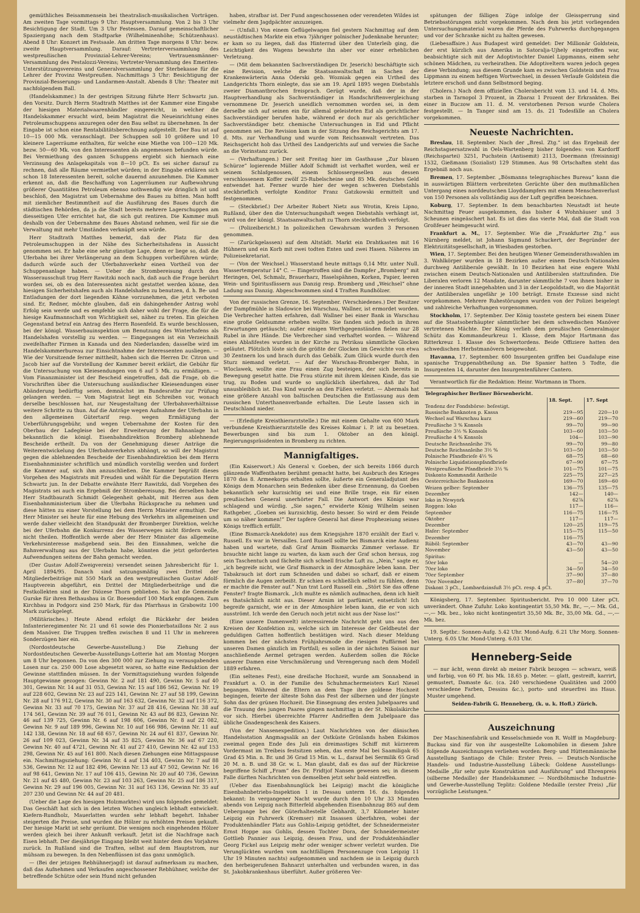gemüthliches Beisammensein bei theatralisch-musikalischen Vorträgen. Am zweiten Tage vormittags 9 Uhr: Hauptversammlung. Von 2 bis 3 Uhr Besichtigung der Stadt. Um 3 Uhr Festessen. Darauf gemeinschaftlicher Spaziergang nach dem Stadtparke (Wilhelminenhöhe; Schützenhaus). Abend 8 Uhr: Konzert im Festsaale. Am dritten Tage morgens 8 Uhr: bezw. zweite Hauptversammlung. Darauf: Vertreterversammlung des westpreußischen Provinzial-Lehrer-Vereins; Vertrauensmänner-Versammlung des Pestalozzi-Vereins; Vertreter-Versammlung des Emeriten-Unterstützungsvereins und Generalversammlung der Sterbekasse für die Lehrer der Provinz Westpreußen. Nachmittags 3 Uhr: Besichtigung der Provinzial-Besserungs- und Landarmen-Anstalt. Abends 8 Uhr: Theater mit nachfolgendem Ball.
(Handelskammer.) In der gestrigen Sitzung führte Herr Schwartz jun. den Vorsitz. Durch Herrn Stadtrath Matthes ist der Kammer eine Eingabe der hiesigen Materialwaarenhändler eingereicht, in welcher die Handelskammer ersucht wird, beim Magistrat die Neueinrichtung eines Petroleumschuppens anzuregen oder den Bau selbst zu übernehmen. In der Eingabe ist schon eine Rentabilitätsberechnung aufgestellt. Der Bau ist auf 10—15 000 Mk. veranschlagt. Der Schuppen soll 10 größere und 10 kleinere Lagerräume enthalten, für welche eine Miethe von 100—120 Mk. bezw. 50—60 Mk. von den Interessenten als angemessen befunden würde. Bei Vermiethung des ganzen Schuppens ergiebt sich hiernach eine Verzinsung des Anlagekapitals von 8—10 pCt. Es sei sicher darauf zu rechnen, daß alle Räume vermiethet würden; in der Eingabe erklären sich schon 18 Interessenten bereit, solche dauernd anzunehmen. Die Kammer erkennt an, daß die Beschaffung von Lagerräumen zur Aufbewahrung größerer Quantitäten Petroleum ebenso nothwendig wie dringlich ist und beschloß, den Magistrat um Uebernahme des Baues zu bitten. Man hofft mit ziemlicher Bestimmtheit auf die Ausführung des Baues durch die städtischen Behörden, da ja die Stadt bereits mehrere Lagerschuppen am diesseitigen Ufer errichtet hat, die sich gut rentiren. Die Kammer muß deshalb von der Uebernahme des Baues Abstand nehmen, weil für sie die Verwaltung mit mehr Umständen verknüpft sein würde.
Herr Stadtrath Matthes bemerkt, daß der Platz für den Petroleumschuppen in der Nähe des Sicherheitshafens in Aussicht genommen sei. Er habe eine sehr günstige Lage, denn er liege so, daß die Uferbahn bei ihrer Verlängerung an dem Schuppen vorbeiführen würde; dadurch würde auch der Uferbahnverkehr einen Vortheil von der Schuppenanlage haben. — Ueber die Strombereisung durch den Wasserausschuß trug Herr Rawitzki noch nach, daß auch die Frage berührt worden sei, ob es den Interessenten nicht gestattet werden könne, den hiesigen Sicherheitshafen auch als Handelshafen zu benutzen, d. h. Be- und Entladungen der dort liegenden Kähne vorzunehmen, die jetzt verboten sind. Er, Redner, möchte glauben, daß ein dahingehender Antrag wohl Erfolg sein werde und es empfehle sich daher wohl der Frage, die für die hiesige Kaufmannschaft von Wichtigkeit sei, näher zu treten. Ein gleichen Gegenstand betraf ein Antrag des Herrn Rosenfeld. Es wurde beschlossen, bei der königl. Wasserbauinspektion um Benutzung des Winterhafens als Handelshafen vorstellig zu werden. — Eingegangen ist ein Verzeichniß zweifelhafter Firmen in Kanada und den Niederlanden; dasselbe wird im Handelskammerbureau zur Einsichtnahme der Interessenten ausliegen. — Wie der Vorsitzende ferner mittheilt, haben sich die Herren Dr. Citron und Jacob hier auf die Vorstellung der Kammer bereit erklärt, die Gebühr für die Untersuchung von Kleiesendungen von 6 auf 5 Mk. zu ermäßigen. — Vom Finanzminister ist der Bescheid eingetroffen, daß die Frage, ob die Vorschriften über die Untersuchung ausländischer Kleiesendungen einer Abänderung bedürftig seien, demnächst im Bundesrathe zur Prüfung gelangen werden. — Vom Magistrat liegt ein Schreiben vor, wonach derselbe beschlossen hat, zur Neugestaltung der Uferbahnverhältnisse weitere Schritte zu thun. Auf die Anträge wegen Aufnahme der Uferbahn in den allgemeinen Gütertarif resp. wegen Ermäßigung der Ueberführungsgebühr, und wegen Uebernahme der Kosten für den Oberbau der Ladegleise bei der Erweiterung der Bahnanlage hat bekanntlich die königl. Eisenbahndirektion Bromberg ablehnende Bescheide ertheilt. Da von der Genehmigung dieser Anträge die Weiterentwickelung des Uferbahnverkehrs abhängt, so will der Magistrat gegen die ablehnenden Bescheide der Eisenbahndirektion bei dem Herrn Eisenbahnminister schriftlich und mündlich vorstellig werden und fordert die Kammer auf, sich ihm anzuschließen. Die Kammer begrüßt dieses Vorgehen des Magistrats mit Freuden und wählt für die Deputation Herrn Schwartz jun. In der Debatte erwähnte Herr Rawitzki, daß Vorgehen des Magistrats sei auch ein Ergebniß der Strombereisung. Bei derselben habe Herr Stadtbaurath Schmidt Gelegenheit gehabt, mit Herren aus dem Eisenbahnministerium über die Uferbahn Rücksprache zu nehmen und diese hätten zu einer Vorstellung bei dem Herrn Minister ermuthigt. Der Herr Minister sei heute für eine Hebung des Verkehrs im allgemeinen und werde daher vielleicht den Standpunkt der Bromberger Direktion, welche bei der Uferbahn die Konkurrenz des Wasserweges nicht fördern wolle, nicht theilen. Hoffentlich werde aber der Herr Minister das allgemeine Verkehrsinteresse maßgebend sein. Bei den Einnahmen, welche die Bahnverwaltung aus der Uferbahn habe, könnten die jetzt geforderten Aufwendungen seitens der Bahn gemacht werden.
(Der Gustav Adolf-Zweigverein) versendet seinen Jahresbericht für 1. April 1894/95. Danach sind satzungsmäßig zwei Drittel der Mitgliederbeiträge mit 550 Mark an den westpreußischen Gustav Adolf-Hauptverein abgeführt, ein Drittel der Mitgliederbeiträge und die Festkollekten sind in der Diözese Thorn geblieben. So hat die Gemeinde Gurske für ihren Bethausbau in Gr. Boesendorf 100 Mark empfangen. Zum Kirchbau in Podgorz sind 250 Mark, für das Pfarrhaus in Grabowitz 100 Mark zurückgelegt.
(Militärisches.) Heute Abend erfolgt die Rückkehr der beiden Infanterieregimenter Nr. 21 und 61 sowie des Pionierbataillons Nr. 2 aus dem Manöver. Die Truppen treffen zwischen 8 und 11 Uhr in mehreren Sonderzügen hier ein.
(Nordostdeutsche Gewerbe-Ausstellung.) Die Ziehung der Nordostdeutschen Gewerbe-Ausstellungs-Lotterie hat am Montag Morgen um 8 Uhr begonnen. Da von den 300 000 zur Ziehung zu verausgabenden Losen nur ca. 250 000 Lose abgesetzt waren, so hatte eine Reduktion der Gewinne stattfinden müssen. In der Vormittagsziehung wurden folgende Hauptgewinne gezogen: Gewinn Nr. 2 auf 181 490, Gewinn Nr. 5 auf 40 301, Gewinn Nr. 14 auf 31 053, Gewinn Nr. 15 auf 186 562, Gewinn Nr. 19 auf 228 602, Gewinn Nr. 23 auf 225 141, Gewinn Nr. 27 auf 58 199, Gewinn Nr. 28 auf 176 912, Gewinn Nr. 30 auf 163 632, Gewinn Nr. 32 auf 116 372, Gewinn Nr. 33 auf 70 175, Gewinn Nr. 37 auf 28 416, Gewinn Nr. 38 auf 174 561, Gewinn Nr. 39 auf 76 011, Gewinn Nr. 43 auf 86 823, Gewinn Nr. 46 auf 139 725, Gewinn Nr. 6 auf 198 606, Gewinn Nr. 8 auf 22 082, Gewinn Nr. 9 auf 189 996, Gewinn Nr. 10 auf 166 986, Gewinn Nr. 11 auf 142 138, Gewinn Nr. 18 auf 68 657, Gewinn Nr. 24 auf 61 837, Gewinn Nr. 26 auf 109 023, Gewinn Nr. 34 auf 35 825, Gewinn Nr. 36 auf 67 220, Gewinn Nr. 40 auf 4721, Gewinn Nr. 41 auf 27 410, Gewinn Nr. 42 auf 153 298, Gewinn Nr. 45 auf 161 800. Nach diesen Ziehungen eine Mittagspause ein. Nachmittagsziehung: Gewinn Nr. 4 auf 134 403, Gewinn Nr. 7 auf 88 536, Gewinn Nr. 12 auf 182 496, Gewinn Nr. 13 auf 47 502, Gewinn Nr. 16 auf 98 641, Gewinn Nr. 17 auf 106 415, Gewinn Nr. 20 auf 40 736, Gewinn Nr. 21 auf 45 480, Gewinn Nr. 23 auf 103 263, Gewinn Nr. 25 auf 186 317, Gewinn Nr. 29 auf 196 005, Gewinn Nr. 31 auf 163 136, Gewinn Nr. 35 auf 207 230 und Gewinn Nr. 44 auf 20 481.
(Ueber die Lage des hiesigen Holzmarktes) wird uns folgendes gemeldet: Das Geschäft hat sich in den letzten Wochen ungleich lebhaft entwickelt. Kiefern-Rundholz, Mauerlatten wurden sehr lebhaft begehrt. Inhaber steigerten die Preise, und wurden die Hölzer zu erhöhten Preisen gekauft. Der hiesige Markt ist sehr geräumt. Die wenigen noch eingehenden Hölzer werden gleich bei ihrer Ankunft verkauft. Jetzt ist die Nachfrage nach Eisen lebhaft. Der diesjährige Eingang bleibt weit hinter dem des Vorjahres zurück. In Rußland sind die Traften, selbst auf dem Hauptstrom, nur mühsam zu bewegen. In den Nebenflüssen ist das ganz unmöglich.
— (Bei der jetzigen Rebhühnerjagd) ist darauf aufmerksam zu machen, daß das Aufnehmen und Verkaufen angeschossener Rebhühner, welche der betreffende Schütze oder sein Hund nicht gefunden
haben, strafbar ist. Der Fund angeschossenen oder verendeten Wildes ist vielmehr dem Jagdpächter anzuzeigen.
— (Unfall.) Von einem Geflügelwagen fiel gestern Nachmittag auf dem neustädtischen Markte ein etwa 7jähriger polnischer Judenknabe herunter; er kam so zu liegen, daß das Hinterrad über den Unterleib ging, die Leichtigkeit des Wagens bewahrte ihn aber vor einer erheblichen Verletzung.
— (Mit dem bekannten Sachverständigen Dr. Jeserich) beschäftigte sich eine Revision, welche die Staatsanwaltschaft in Sachen der Krankenwärterin Anna Oderski geb. Wozniak gegen ein Urtheil des Landgerichts Thorn einlegte, das sie am 19. April 1895 wegen Diebstahls zweier Diamantbrochen freisprach. Gerügt wurde, daß der in der Hauptverhandlung als Sachverständiger in Handschriftenvergleichung vernommene Dr. Jeserich uneidlich vernommen worden sei, in dem derselbe sich auf seinen ein für allemal geleisteten Eid als gerichtlicher Sachverständiger berufen habe, während er doch nur als gerichtlicher Sachverständiger betr. chemische Untersuchungen in Eid und Pflicht genommen sei. Die Revision kam in der Sitzung des Reichsgerichts am 17. d. Mts. zur Verhandlung und wurde vom Reichsanwalt vertreten. Das Reichsgericht hob das Urtheil des Landgerichts auf und verwies die Sache an die Vorinstanz zurück.
— (Verhaftungen.) Der seit Freitag hier im Gasthause „Zur blauen Schürze“ logierende Müller Adolf Schmidt ist verhaftet worden, weil er seinem Schlafgenossen, einem Schlossergesellen aus dessen verschlossenem Koffer zwölf 25-Rubelscheine und 85 Mk. deutsches Geld entwendet hat. Ferner wurde hier der wegen schweren Diebstahls steckbrieflich verfolgte Konditor Franz Gatzkowski ermittelt und festgenommen.
— (Steckbrief.) Der Arbeiter Robert Nietz aus Wrotin, Kreis Lipno, Rußland, über den die Untersuchungshaft wegen Diebstahls verhängt ist, wird von der königl. Staatsanwaltschaft zu Thorn steckbrieflich verfolgt.
— (Polizeibericht.) In polizeilichen Gewahrsam wurden 3 Personen genommen.
— (Zurückgelassen) auf dem Altstädt. Markt ein Drahtkasten mit 16 Hühnern und ein Korb mit zwei todten Enten und zwei Hasen. Näheres im Polizeisekretariat.
— (Von der Weichsel.) Wasserstand heute mittags 0,14 Mtr. unter Null. Wassertemperatur 14° C. — Eingetroffen sind die Dampfer „Bromberg“ mit Heringen, Oel, Schmalz, Brauerharz, Haselspähnen, Korken, Papier, leeren Wein- und Spiritusfässern aus Danzig resp. Bromberg und „Weichsel“ ohne Ladung aus Danzig. Abgeschwommen sind 4 Traften Rundhölzer.
Von der russischen Grenze, 16. September. (Verschiedenes.) Der Besitzer der Dampfmühle in Sladowice bei Warschau, Wallner, ist ermordet worden. Die Verbrecher hatten erfahren, daß Wallner bei einer Bank in Warschau eine große Geldsumme erheben wollte. Sie fanden sich jedoch in ihren Erwartungen getäuscht; außer einigen Werthgegenständen fielen nur 28 Rubel in ihre Hände. Die Verbrecher sind verhaftet worden. — Während eines Ablaßfestes wurden in der Kirche zu Petrikau sämmtliche Glocken geläutet. Plötzlich löste sich die größte der Glocken im Gewichte von etwa 30 Zentnern los und brach durch das Gebälk. Zum Glück wurde durch den Sturz niemand verletzt. — Auf der Warschau-Bromberger Bahn, in Wloclawek, wollte eine Frau einen Zug besteigen, der sich bereits in Bewegung gesetzt hatte. Die Frau stürzte mit ihrem kleinen Kinde, das sie trug, zu Boden und wurde so unglücklich überfahren, daß ihr Tod unausbleiblich ist. Das Kind wurde an den Füßen verletzt. — Abermals hat eine größere Anzahl von baltischen Deutschen die Entlassung aus dem russischen Unterthanenverbande erhalten. Die Leute lassen sich in Deutschland nieder.
— (Erledigte Kreisthierarztstelle.) Die mit einem Gehalte von 600 Mark verbundene Kreisthierarztstelle des Kreises Kolmar i. P. ist zu besetzen. Bewerbungen sind bis zum 1. Oktober an den königl. Regierungspräsidenten in Bromberg zu richten.
Mannigfaltiges.
(Ein Kaiserwort.) Als General v. Goeben, der sich bereits 1866 durch glänzende Waffenthaten berühmt gemacht hatte, bei Ausbruch des Krieges 1870 das 8. Armeekorps erhalten sollte, äußerte ein Generaladjutant des Königs dem Monarchen sein Bedenken über diese Ernennung, da Goeben bekanntlich sehr kurzsichtig sei und eine Brille trage, ein für einen preußischen General unerhörter Fall. Die Antwort des Königs war schlagend und würdig. „Sie sagen,“ erwiderte König Wilhelm seinen Rathgeber, „Goeben sei kurzsichtig, desto besser. So wird er dem Feinde um so näher kommen!“ Der tapfere General hat diese Prophezeiung seines Königs trefflich erfüllt.
(Eine Bismarck-Anekdote) aus dem Kriegsjahre 1870 erzählt der Earl v. Russell. Es war in Versailles. Lord Russell sollte bei Bismarck eine Audienz haben und wartete, daß Graf Arnim Bismarcks Zimmer verlasse. Er brauchte nicht lange zu warten, da kam auch der Graf schon heraus, zog sein Taschentuch und fächelte sich schnell frische Luft zu. „Nein,“ sagte er, „ich begreife nicht, wie Graf Bismarck in der Atmosphäre leben kann. Der Tabakrauch ist dort zum Schneiden und dabei so scharf, daß er einem förmlich die Augen zerbeißt. Er schien es schließlich selbst zu fühlen, denn er machte die Fenster auf.“ Nun trat Lord Russell ein. „Stört Sie das offene Fenster? fragte Bismarck. „Ich mußte es nämlich aufmachen, denn ich hielt es thatsächlich nicht aus. Dieser Arnim ist parfümirt, entsetzlich! Ich begreife garnicht, wie er in der Atmosphäre leben kann, die er von sich ausströmt. Ich werde den Geruch noch jetzt nicht aus der Nase los!“
(Eine unsere Damenwelt) interessirende Nachricht geht uns aus den Kreisen der Konfektion zu, welche sich im Interesse der Geldbeutel der geduldigen Gatten hoffentlich bestätigen wird. Nach dieser Meldung kommen bei der nächsten Frühjahrsmode die riesigen Puffärmel bei unseren Damen gänzlich im Fortfall; es sollen in der nächsten Saison nur anschließende Aermel getragen werden. Außerdem sollen die Röcke unserer Damen eine Verschmälerung und Verengerung nach dem Modell 1889 erfahren.
(Ein seltenes Fest), eine dreifache Hochzeit, wurde am Sonnabend in Frankfurt a. O. in der Familie des Schuhmachermeisters Karl Niesel begangen. Während die Eltern an dem Tage ihre goldene Hochzeit begingen, feierte der älteste Sohn das Fest der silbernen und der jüngste Sohn das der grünen Hochzeit. Die Einsegnung des ersten Jubelpaares und die Trauung des jungen Paares gingen nachmittag in der St. Nikolaikirche vor sich. Hierbei überreichte Pfarrer Andrieffen dem Jubelpaare das übliche Gnadengeschenk des Kaisers.
(Von der Nansenexpedition.) Laut Nachrichten von der dänischen Handelsstation Angmagsalik an der Ostküste Grönlands haben Eskimos zweimal gegen Ende des Juli ein dreimastiges Schiff mit kürzerem Vordermast im Treibeis festsitzen sehen, das erste Mal bei Saamiligak 65 Grad 45 Min. n. Br. und 36 Grad 15 Min. w. L., darauf bei Sermilik 65 Grad 20 M. n. B. und 38 Gr. w. L. Man glaubt, daß es das auf der Rückreise begriffene Schiff „Fram“ des Dr. Fridtjof Nansen gewesen sei; in diesem Falle dürften Nachrichten von demselben jetzt sehr bald eintreffen.
(Ueber das Eisenbahnunglück bei Leipzig) macht die königliche Eisenbahnbetriebs-Inspektion 1 in Dessau unterm 16. ds. folgendes bekannt: In vergangener Nacht wurde durch den 10 Uhr 33 Minuten abends von Leipzig nach Bitterfeld abgehenden Eisenbahnzug 865 auf dem Uebergange bei der Güterhaltestelle Gebhardt, 3,7 Kilometer hinter Leipzig ein Fuhrwerk (Kremser) mit Insassen überfahren, wobei der Produktenhändler Platz aus Gohlis-Leipzig getödtet, der Schneidermeister Ernst Hoppe aus Gohlis, dessen Tochter Dora, der Schneidermeister Gottlieb Pannier aus Leipzig, dessen Frau, und der Produktenhändler Georg Fickel aus Leipzig mehr oder weniger schwer verletzt wurden. Die Verunglückten wurden vom nachtfälligen Personenzuge (von Leipzig 11 Uhr 19 Minuten nachts) aufgenommen und nachdem sie in Leipzig durch den herbeigerufenen Bahnarzt unterhalten und verbunden waren, in das St. Jakobkrankenhaus überführt. Außer größeren Ver-
spätungen der fälligen Züge infolge der Gleissperrung sind Betriebsstörungen nicht vorgekommen. Nach dem bis jetzt vorliegenden Untersuchungsmaterial waren die Pferde des Fuhrwerks durchgegangen und vor der Schranke nicht zu halten gewesen.
(Liebesaffaire.) Aus Budapest wird gemeldet: Der Millionär Goldstein, der erst kürzlich aus Amerika in Satoralja-Ujhely eingetroffen war, beabsichtigte sich mit der Adoptivtochter Daniel Lippmanns, einem sehr schönen Mädchen, zu verheirathen. Die Adoptiveltern waren jedoch gegen diese Verbindung; aus diesem Grunde kam es zwischen Goldstein und Frau Lippmann zu einem heftigen Wortwechsel, in dessen Verlaufe Goldstein die letztere erschoß und dann Selbstmord beging.
(Cholera.) Nach dem offiziellen Cholerabericht vom 13. und 14. d. Mts. starben in Tarnopol 3 Prozent, in Zbaraz 1 Prozent der Erkrankten. Bei einer in Buczow am 11. d. M. verstorbenen Person wurde Cholera festgestellt. — In Tanger sind am 15. ds. 21 Todesfälle an Cholera vorgekommen.
Neueste Nachrichten.
Breslau, 18. September. Nach der „Bresl. Ztg.“ ist das Ergebniß der Reichstagsersatzwahl in Oels-Wartenberg bisher folgendes: von Kardorff (Reichspartei) 3251, Puchstein (Antisemit) 2113, Doermann (freisinnig) 1532, Gießmann (Sozialist) 129 Stimmen. Aus 98 Ortschaften steht das Ergebniß noch aus.
Bremen, 17. September. „Bösmanns telegraphisches Bureau“ kann die in auswärtigen Blättern verbreiteten Gerüchte über den muthmaßlichen Untergang eines norddeutschen Lloyddampfers mit einem Menschenverlust von 150 Personen als vollständig aus der Luft gegriffen bezeichnen.
Koburg, 17. September. In dem benachbarten Neustadt ist heute Nachmittag Feuer ausgekommen, das bisher 4 Wohnhäuser und 3 Scheunen eingeäschert hat. Es ist dies das vierte Mal, daß die Stadt von Großfeuer heimgesucht wird.
Frankfurt a. M., 17. September. Wie die „Frankfurter Ztg.“ aus Nürnberg meldet, ist Johann Sigmund Schuckert, der Begründer der Elektrizitätsgesellschaft, in Wiesbaden gestorben.
Wien, 17. September. Bei den heutigen Wiener Gemeinderathswahlen im 3. Wahlkörper wurden in 18 Bezirken außer einem Deutsch-Nationalen durchweg Antiliberale gewählt. In 10 Bezirken hat eine engere Wahl zwischen einem Deutsch-Nationalen und Antiliberalen stattzufinden. Die Liberalen verloren 12 Mandate, darunter sämmtliche 7 von ihnen bisher in der inneren Stadt innegehabten und 3 in der Leopoldstadt, wo die Majorität der Antiliberalen ungefähr je 100 beträgt. Ernste Exzesse sind nicht vorgekommen. Mehrere Ruhestörungen wurden von der Polizei beigelegt und zahlreiche Verhaftungen vorgenommen.
Stockholm, 17. September. Der König toastete gestern bei einem Diner auf die Staatsoberhäupter sämmtlicher bei dem schwedischen Manöver vertretenen Mächte. Der König verlieh dem preußischen Generalmajor Schütz das Kommandeurkreuz 1. Klasse, dem Major Hartmann das Ritterkreuz 1. Klasse des Schwertordens. Beide Offiziere hatten den schwedischen Herbstmanövern beigewohnt.
Havanna, 17. September. 600 Insurgenten griffen bei Guadalupe eine spanische Truppenabtheilung an. Die Spanier hatten 5 Todte, die Insurgenten 14, darunter den Insurgentenführer Cantero.
Verantwortlich für die Redaktion: Heinr. Wartmann in Thorn.
| Telegraphischer Berliner Börsenbericht. | | |
| --- | --- | --- |
| | 18. Sept. | 17. Sept |
| Tendenz der Fondsbörse: befestigt. | | |
| Russische Banknoten p. Kassa | 219—95 | 220—10 |
| Wechsel auf Warschau kurz | 219—60 | 219—70 |
| Preußische 3 % Konsols | 99—70 | 99—90 |
| Preußische 3½ % Konsols | 103—60 | 103—50 |
| Preußische 4 % Konsols | 104— | 103—90 |
| Deutsche Reichsanleihe 3% | 99—70 | 99—80 |
| Deutsche Reichsanleihe 3½ % | 103—50 | 103—50 |
| Polnische Pfandbriefe 4½ % | 68—75 | 68—60 |
| Polnische Liquidationspfandbriefe | 67—90 | 67—75 |
| Westpreußische Pfandbriefe 3½ % | 101—75 | 101—75 |
| Diskonto Kommandit Antheile | 225—75 | 227—25 |
| Oesterreichische Banknoten | 169—70 | 169—60 |
| Weizen gelber: September | 136—75 | 135—75 |
| Dezember | 142— | 140— |
| loko in Newyork | 62⅞ | 62⅞ |
| Roggen: loko | 117— | 116— |
| September | 116—75 | 116—75 |
| Oktober | 117— | 117— |
| Dezember | 120—25 | 119—75 |
| Hafer: September | 115—75 | 115—50 |
| Dezember | 116—75 | |
| Rüböl: September | 43—70 | 43—90 |
| November | 43—50 | 43—50 |
| Spiritus: | | |
| 50er loko | — | 54—20 |
| 70er loko | 34—50 | 34—50 |
| 70er September | 37—90 | 37—80 |
| 70er November | 37—80 | 37—70 |
| Diskont 3 pCt., Lombardzinsfuß 3½ pCt. resp. 4 pCt. | | |
Königsberg, 17. September. Spiritusbericht. Pro 10 000 Liter pCt. unverändert. Ohne Zufuhr. Loko kontingentirt 55,50 Mk. Br., —,— Mk. Gd., —,— Mk. bez., loko nicht kontingentirt 35,50 Mk. Br., 35,00 Mk. Gd., —,— Mk. bez.
19. Septbr.: Sonnen-Aufg. 5.42 Uhr. Mond-Aufg. 6.21 Uhr Morg. Sonnen-Unterg. 6.05 Uhr. Mond-Unterg. 6.03 Uhr.
Henneberg-Seide
— nur ächt, wenn direkt ab meiner Fabrik bezogen — schwarz, weiß und farbig, von 60 Pf. bis Mk. 18.65 p. Meter. — glatt, gestreift, karrirt, gemustert, Damaste &c. (ca. 240 verschiedene Qualitäten und 2000 verschiedene Farben, Dessins &c.), porto- und steuerfrei ins Haus. Muster umgehend.
Seiden-Fabrik G. Henneberg, (k. u. k. Hofl.) Zürich.
Auszeichnung
Der Maschinenfabrik und Kesselschmiede von R. Wolff in Magdeburg-Buckau sind für von ihr ausgestellte Lokomobilen in diesem Jahre folgende Auszeichnungen verliehen worden: Berg- und Hüttenmännische Ausstellung Santiago de Chile: Erster Preis. — Deutsch-Nordische Handels- und Industrie-Ausstellung Lübeck: Goldene Ausstellungs-Medaille „für sehr gute Konstruktion und Ausführung“ und Ehrenpreis (silberne Medaille) der Handelskammer. — Nordböhmische Industrie- und Gewerbe-Ausstellung Teplitz: Goldene Medaille (erster Preis) „für vorzügliche Leistungen.“